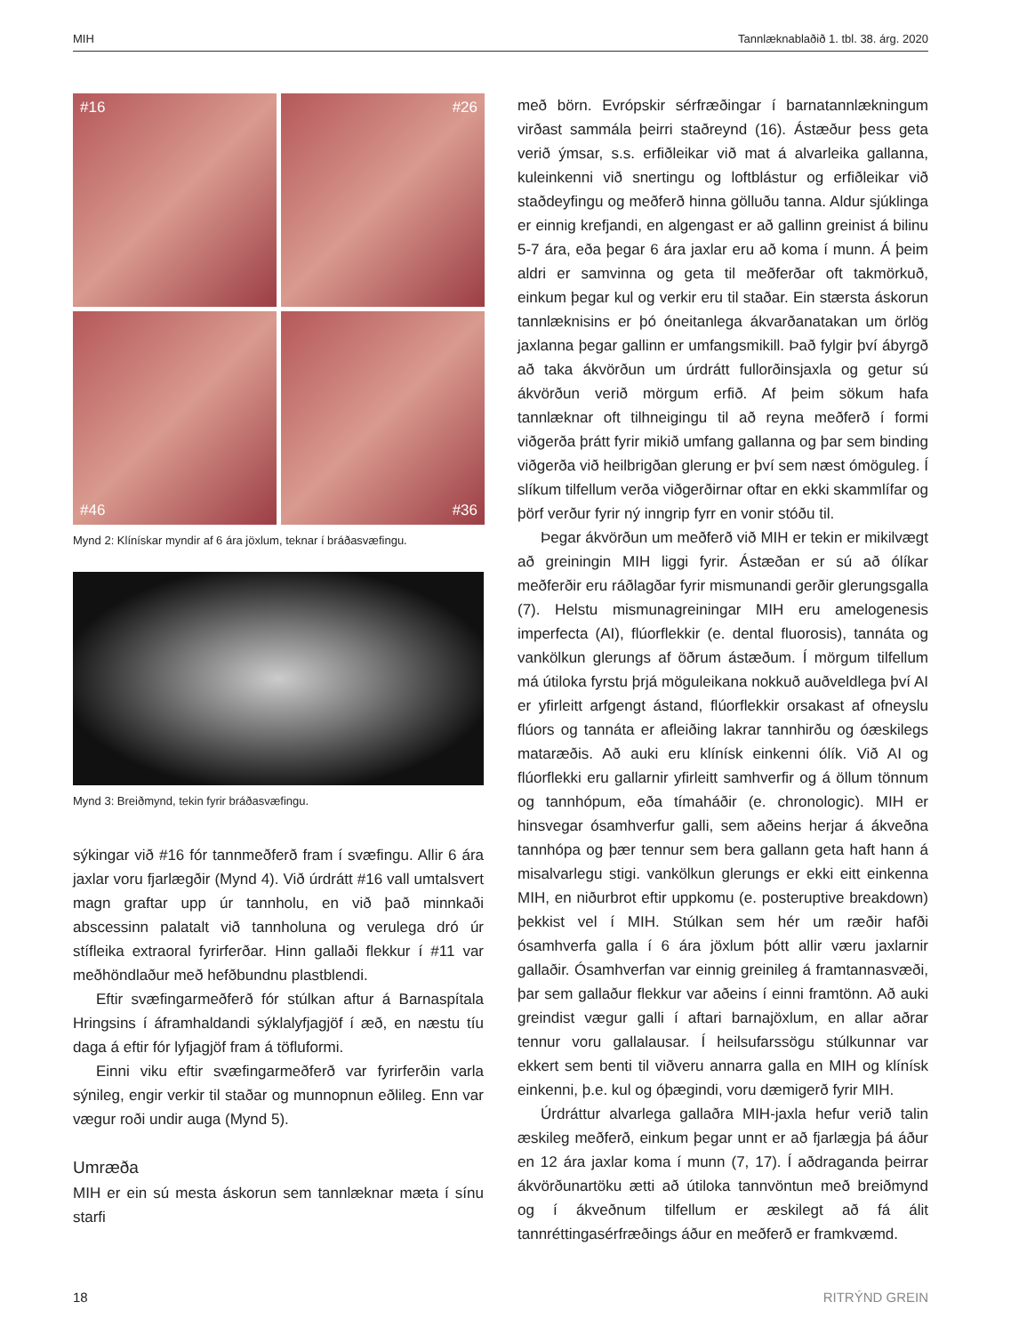MIH Tannlæknablaðið 1. tbl. 38. árg. 2020
#16
#26
#46
#36
Mynd 2: Klínískar myndir af 6 ára jöxlum, teknar í bráðasvæfingu.
Mynd 3: Breiðmynd, tekin fyrir bráðasvæfingu.
sýkingar við #16 fór tannmeðferð fram í svæfingu. Allir 6 ára jaxlar voru fjarlægðir (Mynd 4). Við úrdrátt #16 vall umtalsvert magn graftar upp úr tannholu, en við það minnkaði abscessinn palatalt við tannholuna og verulega dró úr stífleika extraoral fyrirferðar. Hinn gallaði flekkur í #11 var meðhöndlaður með hefðbundnu plastblendi.
Eftir svæfingarmeðferð fór stúlkan aftur á Barnaspítala Hringsins í áframhaldandi sýklalyfjagjöf í æð, en næstu tíu daga á eftir fór lyfjagjöf fram á töfluformi.
Einni viku eftir svæfingarmeðferð var fyrirferðin varla sýnileg, engir verkir til staðar og munnopnun eðlileg. Enn var vægur roði undir auga (Mynd 5).
Umræða
MIH er ein sú mesta áskorun sem tannlæknar mæta í sínu starfi
með börn. Evrópskir sérfræðingar í barnatannlækningum virðast sammála þeirri staðreynd (16). Ástæður þess geta verið ýmsar, s.s. erfiðleikar við mat á alvarleika gallanna, kuleinkenni við snertingu og loftblástur og erfiðleikar við staðdeyfingu og meðferð hinna gölluðu tanna. Aldur sjúklinga er einnig krefjandi, en algengast er að gallinn greinist á bilinu 5-7 ára, eða þegar 6 ára jaxlar eru að koma í munn. Á þeim aldri er samvinna og geta til meðferðar oft takmörkuð, einkum þegar kul og verkir eru til staðar. Ein stærsta áskorun tannlæknisins er þó óneitanlega ákvarðanatakan um örlög jaxlanna þegar gallinn er umfangsmikill. Það fylgir því ábyrgð að taka ákvörðun um úrdrátt fullorðinsjaxla og getur sú ákvörðun verið mörgum erfið. Af þeim sökum hafa tannlæknar oft tilhneigingu til að reyna meðferð í formi viðgerða þrátt fyrir mikið umfang gallanna og þar sem binding viðgerða við heilbrigðan glerung er því sem næst ómöguleg. Í slíkum tilfellum verða viðgerðirnar oftar en ekki skammlífar og þörf verður fyrir ný inngrip fyrr en vonir stóðu til.
Þegar ákvörðun um meðferð við MIH er tekin er mikilvægt að greiningin MIH liggi fyrir. Ástæðan er sú að ólíkar meðferðir eru ráðlagðar fyrir mismunandi gerðir glerungsgalla (7). Helstu mismunagreiningar MIH eru amelogenesis imperfecta (AI), flúorflekkir (e. dental fluorosis), tannáta og vankölkun glerungs af öðrum ástæðum. Í mörgum tilfellum má útiloka fyrstu þrjá möguleikana nokkuð auðveldlega því AI er yfirleitt arfgengt ástand, flúorflekkir orsakast af ofneyslu flúors og tannáta er afleiðing lakrar tannhirðu og óæskilegs mataræðis. Að auki eru klínísk einkenni ólík. Við AI og flúorflekki eru gallarnir yfirleitt samhverfir og á öllum tönnum og tannhópum, eða tímaháðir (e. chronologic). MIH er hinsvegar ósamhverfur galli, sem aðeins herjar á ákveðna tannhópa og þær tennur sem bera gallann geta haft hann á misalvarlegu stigi. vankölkun glerungs er ekki eitt einkenna MIH, en niðurbrot eftir uppkomu (e. posteruptive breakdown) þekkist vel í MIH. Stúlkan sem hér um ræðir hafði ósamhverfa galla í 6 ára jöxlum þótt allir væru jaxlarnir gallaðir. Ósamhverfan var einnig greinileg á framtannasvæði, þar sem gallaður flekkur var aðeins í einni framtönn. Að auki greindist vægur galli í aftari barnajöxlum, en allar aðrar tennur voru gallalausar. Í heilsufarssögu stúlkunnar var ekkert sem benti til viðveru annarra galla en MIH og klínísk einkenni, þ.e. kul og óþægindi, voru dæmigerð fyrir MIH.
Úrdráttur alvarlega gallaðra MIH-jaxla hefur verið talin æskileg meðferð, einkum þegar unnt er að fjarlægja þá áður en 12 ára jaxlar koma í munn (7, 17). Í aðdraganda þeirrar ákvörðunartöku ætti að útiloka tannvöntun með breiðmynd og í ákveðnum tilfellum er æskilegt að fá álit tannréttingasérfræðings áður en meðferð er framkvæmd.
18 RITRÝND GREIN